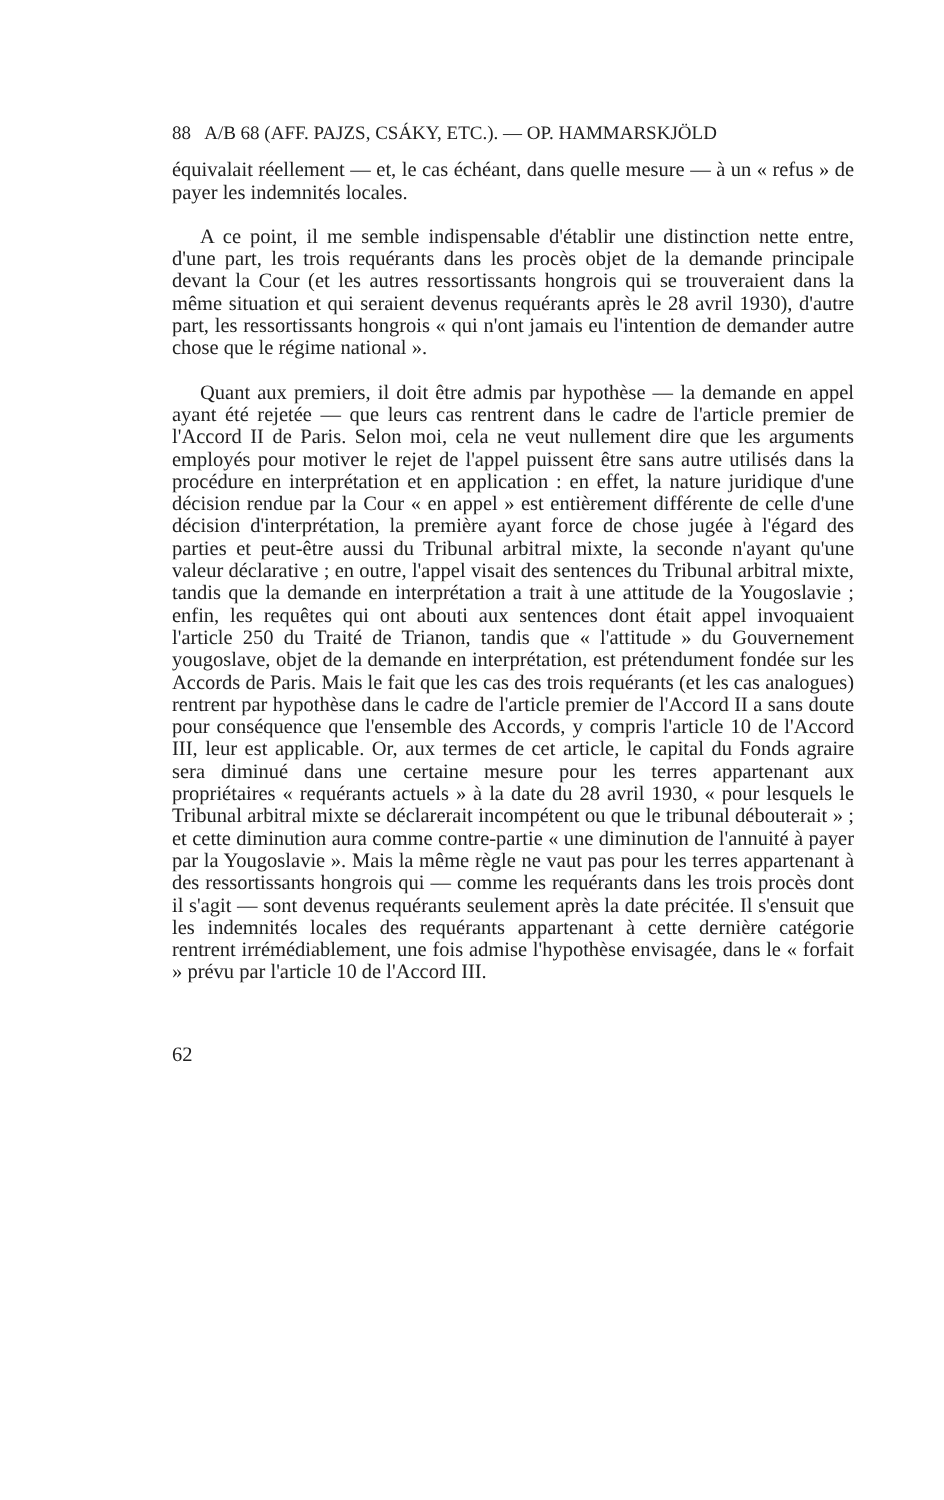88 A/B 68 (AFF. PAJZS, CSÁKY, ETC.). — OP. HAMMARSKJÖLD
équivalait réellement — et, le cas échéant, dans quelle mesure — à un « refus » de payer les indemnités locales.
A ce point, il me semble indispensable d'établir une distinction nette entre, d'une part, les trois requérants dans les procès objet de la demande principale devant la Cour (et les autres ressortissants hongrois qui se trouveraient dans la même situation et qui seraient devenus requérants après le 28 avril 1930), d'autre part, les ressortissants hongrois « qui n'ont jamais eu l'intention de demander autre chose que le régime national ».
Quant aux premiers, il doit être admis par hypothèse — la demande en appel ayant été rejetée — que leurs cas rentrent dans le cadre de l'article premier de l'Accord II de Paris. Selon moi, cela ne veut nullement dire que les arguments employés pour motiver le rejet de l'appel puissent être sans autre utilisés dans la procédure en interprétation et en application : en effet, la nature juridique d'une décision rendue par la Cour « en appel » est entièrement différente de celle d'une décision d'interprétation, la première ayant force de chose jugée à l'égard des parties et peut-être aussi du Tribunal arbitral mixte, la seconde n'ayant qu'une valeur déclarative ; en outre, l'appel visait des sentences du Tribunal arbitral mixte, tandis que la demande en interprétation a trait à une attitude de la Yougoslavie ; enfin, les requêtes qui ont abouti aux sentences dont était appel invoquaient l'article 250 du Traité de Trianon, tandis que « l'attitude » du Gouvernement yougoslave, objet de la demande en interprétation, est prétendument fondée sur les Accords de Paris. Mais le fait que les cas des trois requérants (et les cas analogues) rentrent par hypothèse dans le cadre de l'article premier de l'Accord II a sans doute pour conséquence que l'ensemble des Accords, y compris l'article 10 de l'Accord III, leur est applicable. Or, aux termes de cet article, le capital du Fonds agraire sera diminué dans une certaine mesure pour les terres appartenant aux propriétaires « requérants actuels » à la date du 28 avril 1930, « pour lesquels le Tribunal arbitral mixte se déclarerait incompétent ou que le tribunal débouterait » ; et cette diminution aura comme contre-partie « une diminution de l'annuité à payer par la Yougoslavie ». Mais la même règle ne vaut pas pour les terres appartenant à des ressortissants hongrois qui — comme les requérants dans les trois procès dont il s'agit — sont devenus requérants seulement après la date précitée. Il s'ensuit que les indemnités locales des requérants appartenant à cette dernière catégorie rentrent irrémédiablement, une fois admise l'hypothèse envisagée, dans le « forfait » prévu par l'article 10 de l'Accord III.
62